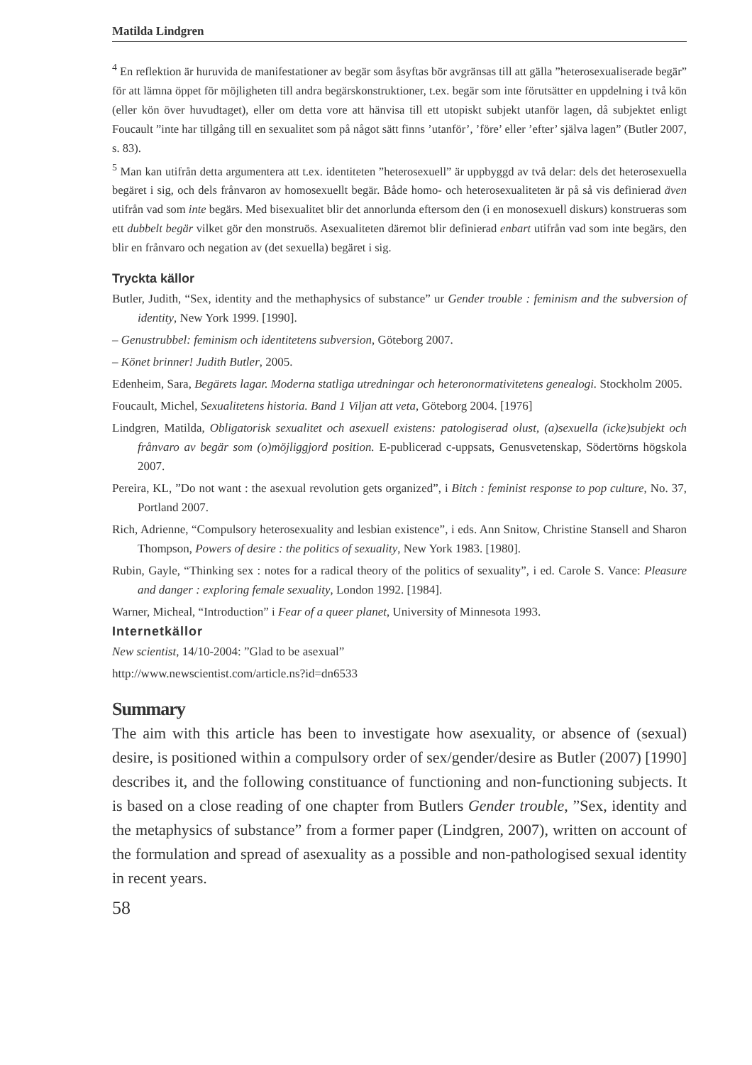Matilda Lindgren
<sup>4</sup> En reflektion är huruvida de manifestationer av begär som åsyftas bör avgränsas till att gälla ”heterosexualiserade begär” för att lämna öppet för möjligheten till andra begärskonstruktioner, t.ex. begär som inte förutsätter en uppdelning i två kön (eller kön över huvudtaget), eller om detta vore att hänvisa till ett utopiskt subjekt utanför lagen, då subjektet enligt Foucault ”inte har tillgång till en sexualitet som på något sätt finns ’utanför’, ’före’ eller ’efter’ själva lagen” (Butler 2007, s. 83).
<sup>5</sup> Man kan utifrån detta argumentera att t.ex. identiteten ”heterosexuell” är uppbyggd av två delar: dels det heterosexuella begäret i sig, och dels frånvaron av homosexuellt begär. Både homo- och heterosexualiteten är på så vis definierad även utifrån vad som inte begärs. Med bisexualitet blir det annorlunda eftersom den (i en monosexuell diskurs) konstrueras som ett dubbelt begär vilket gör den monstruös. Asexualiteten däremot blir definierad enbart utifrån vad som inte begärs, den blir en frånvaro och negation av (det sexuella) begäret i sig.
Tryckta källor
Butler, Judith, “Sex, identity and the methaphysics of substance” ur Gender trouble : feminism and the subversion of identity, New York 1999. [1990].
– Genustrubbel: feminism och identitetens subversion, Göteborg 2007.
– Könet brinner! Judith Butler, 2005.
Edenheim, Sara, Begärets lagar. Moderna statliga utredningar och heteronormativitetens genealogi. Stockholm 2005.
Foucault, Michel, Sexualitetens historia. Band 1 Viljan att veta, Göteborg 2004. [1976]
Lindgren, Matilda, Obligatorisk sexualitet och asexuell existens: patologiserad olust, (a)sexuella (icke)subjekt och frånvaro av begär som (o)möjliggjord position. E-publicerad c-uppsats, Genusvetenskap, Södertörns högskola 2007.
Pereira, KL, ”Do not want : the asexual revolution gets organized”, i Bitch : feminist response to pop culture, No. 37, Portland 2007.
Rich, Adrienne, “Compulsory heterosexuality and lesbian existence”, i eds. Ann Snitow, Christine Stansell and Sharon Thompson, Powers of desire : the politics of sexuality, New York 1983. [1980].
Rubin, Gayle, “Thinking sex : notes for a radical theory of the politics of sexuality”, i ed. Carole S. Vance: Pleasure and danger : exploring female sexuality, London 1992. [1984].
Warner, Micheal, “Introduction” i Fear of a queer planet, University of Minnesota 1993.
Internetkällor
New scientist, 14/10-2004: ”Glad to be asexual”
http://www.newscientist.com/article.ns?id=dn6533
Summary
The aim with this article has been to investigate how asexuality, or absence of (sexual) desire, is positioned within a compulsory order of sex/gender/desire as Butler (2007) [1990] describes it, and the following constituance of functioning and non-functioning subjects. It is based on a close reading of one chapter from Butlers Gender trouble, ”Sex, identity and the metaphysics of substance” from a former paper (Lindgren, 2007), written on account of the formulation and spread of asexuality as a possible and non-pathologised sexual identity in recent years.
58